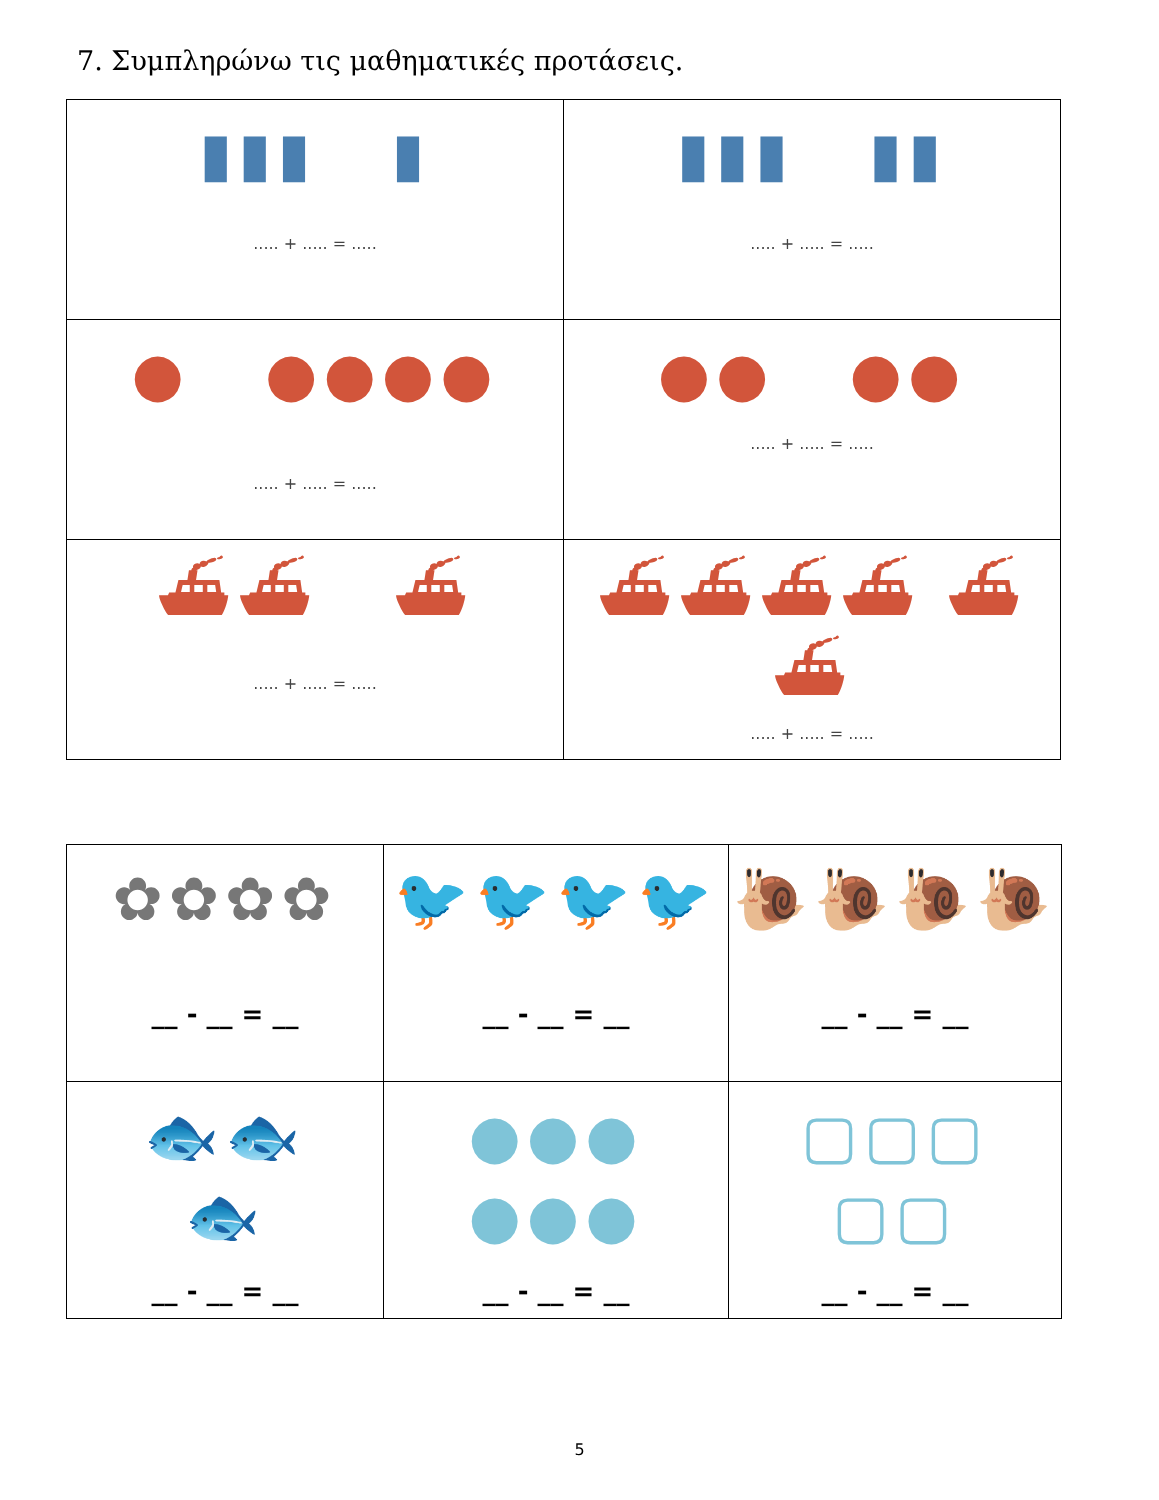7. Συμπληρώνω τις μαθηματικές προτάσεις.
| ▮▮▮ ▮ ..... + ..... = ..... | ▮▮▮ ▮▮ ..... + ..... = ..... |
| ● ●●●● ..... + ..... = ..... | ●● ●● ..... + ..... = ..... |
| ⛴⛴ ⛴ ..... + ..... = ..... | ⛴⛴⛴⛴ ⛴⛴ ..... + ..... = ..... |
| ✿✿✿✿ __ - __ = __ | 🐦🐦🐦🐦 __ - __ = __ | 🐌🐌🐌🐌 __ - __ = __ |
| 🐟🐟 🐟 __ - __ = __ | ●●● ●●● __ - __ = __ | ▢▢▢ ▢▢ __ - __ = __ |
5